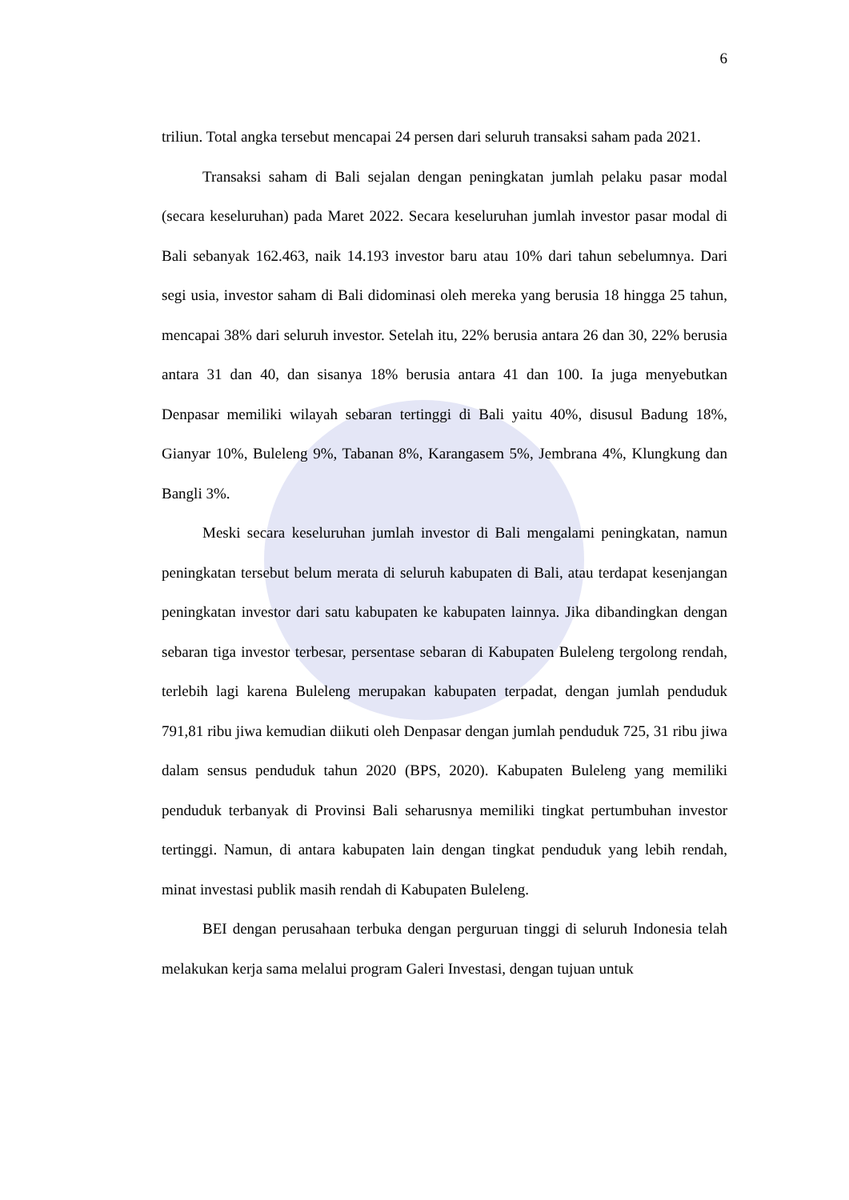6
triliun. Total angka tersebut mencapai 24 persen dari seluruh transaksi saham pada 2021.
Transaksi saham di Bali sejalan dengan peningkatan jumlah pelaku pasar modal (secara keseluruhan) pada Maret 2022. Secara keseluruhan jumlah investor pasar modal di Bali sebanyak 162.463, naik 14.193 investor baru atau 10% dari tahun sebelumnya. Dari segi usia, investor saham di Bali didominasi oleh mereka yang berusia 18 hingga 25 tahun, mencapai 38% dari seluruh investor. Setelah itu, 22% berusia antara 26 dan 30, 22% berusia antara 31 dan 40, dan sisanya 18% berusia antara 41 dan 100. Ia juga menyebutkan Denpasar memiliki wilayah sebaran tertinggi di Bali yaitu 40%, disusul Badung 18%, Gianyar 10%, Buleleng 9%, Tabanan 8%, Karangasem 5%, Jembrana 4%, Klungkung dan Bangli 3%.
Meski secara keseluruhan jumlah investor di Bali mengalami peningkatan, namun peningkatan tersebut belum merata di seluruh kabupaten di Bali, atau terdapat kesenjangan peningkatan investor dari satu kabupaten ke kabupaten lainnya. Jika dibandingkan dengan sebaran tiga investor terbesar, persentase sebaran di Kabupaten Buleleng tergolong rendah, terlebih lagi karena Buleleng merupakan kabupaten terpadat, dengan jumlah penduduk 791,81 ribu jiwa kemudian diikuti oleh Denpasar dengan jumlah penduduk 725, 31 ribu jiwa dalam sensus penduduk tahun 2020 (BPS, 2020). Kabupaten Buleleng yang memiliki penduduk terbanyak di Provinsi Bali seharusnya memiliki tingkat pertumbuhan investor tertinggi. Namun, di antara kabupaten lain dengan tingkat penduduk yang lebih rendah, minat investasi publik masih rendah di Kabupaten Buleleng.
BEI dengan perusahaan terbuka dengan perguruan tinggi di seluruh Indonesia telah melakukan kerja sama melalui program Galeri Investasi, dengan tujuan untuk